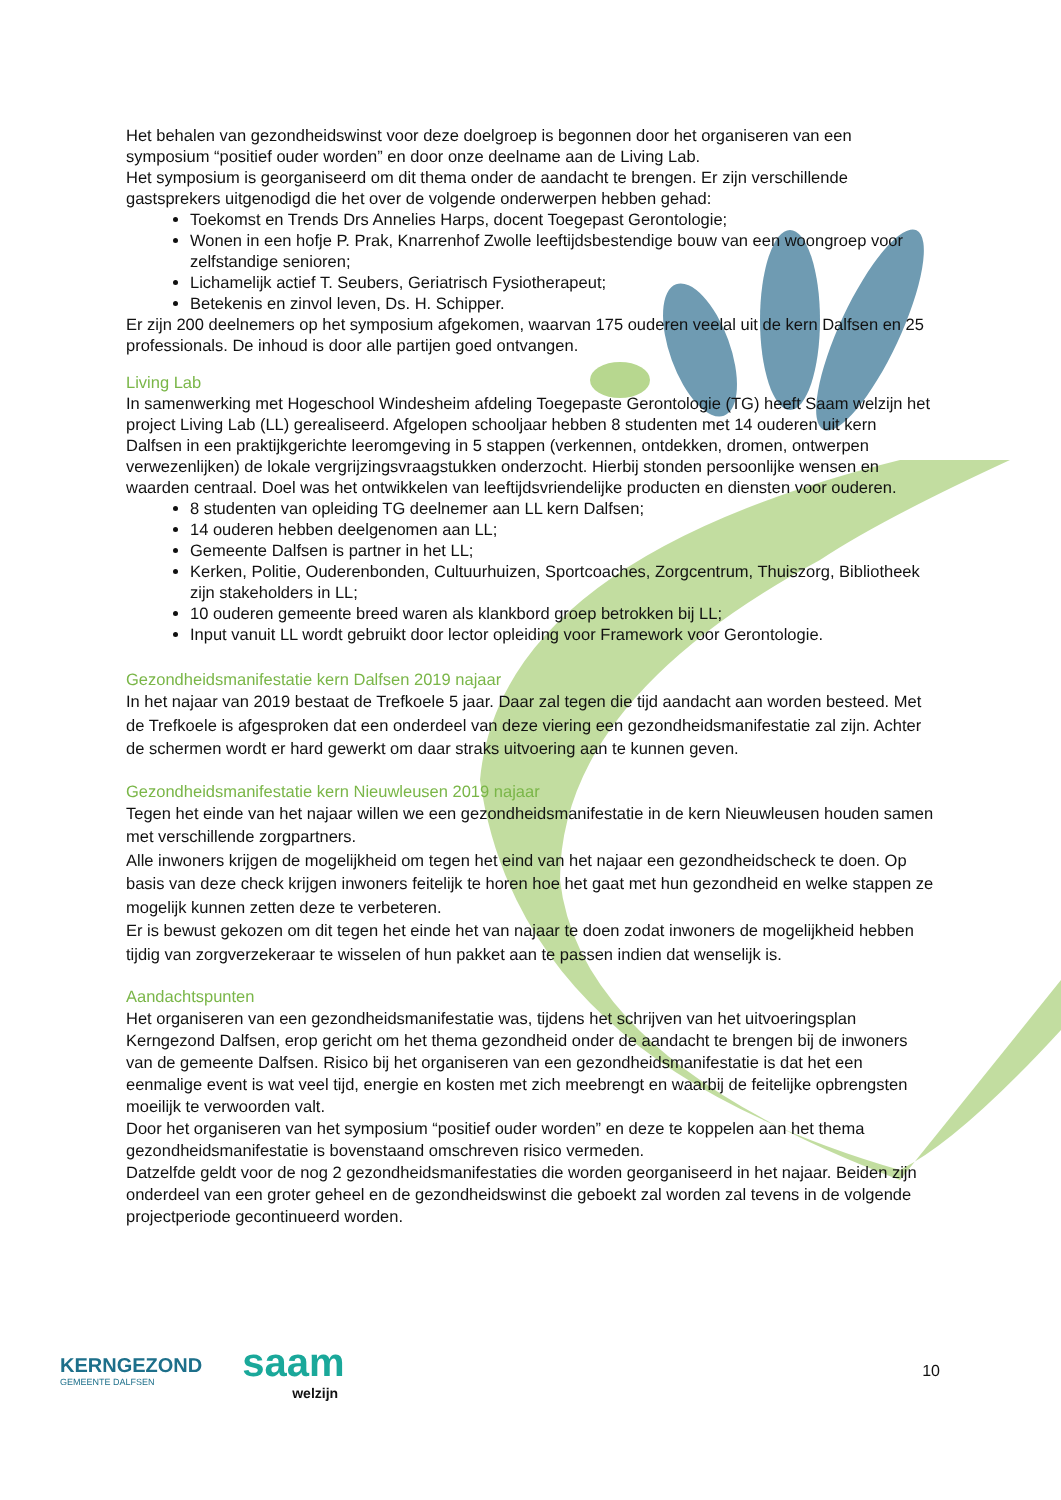Het behalen van gezondheidswinst voor deze doelgroep is begonnen door het organiseren van een symposium “positief ouder worden” en door onze deelname aan de Living Lab.
Het symposium is georganiseerd om dit thema onder de aandacht te brengen. Er zijn verschillende gastsprekers uitgenodigd die het over de volgende onderwerpen hebben gehad:
Toekomst en Trends Drs Annelies Harps, docent Toegepast Gerontologie;
Wonen in een hofje P. Prak, Knarrenhof Zwolle leeftijdsbestendige bouw van een woongroep voor zelfstandige senioren;
Lichamelijk actief T. Seubers, Geriatrisch Fysiotherapeut;
Betekenis en zinvol leven, Ds. H. Schipper.
Er zijn 200 deelnemers op het symposium afgekomen, waarvan 175 ouderen veelal uit de kern Dalfsen en 25 professionals. De inhoud is door alle partijen goed ontvangen.
Living Lab
In samenwerking met Hogeschool Windesheim afdeling Toegepaste Gerontologie (TG) heeft Saam welzijn het project Living Lab (LL) gerealiseerd. Afgelopen schooljaar hebben 8 studenten met 14 ouderen uit kern Dalfsen in een praktijkgerichte leeromgeving in 5 stappen (verkennen, ontdekken, dromen, ontwerpen verwezenlijken) de lokale vergrijzingsvraagstukken onderzocht. Hierbij stonden persoonlijke wensen en waarden centraal. Doel was het ontwikkelen van leeftijdsvriendelijke producten en diensten voor ouderen.
8 studenten van opleiding TG deelnemer aan LL kern Dalfsen;
14 ouderen hebben deelgenomen aan LL;
Gemeente Dalfsen is partner in het LL;
Kerken, Politie, Ouderenbonden, Cultuurhuizen, Sportcoaches, Zorgcentrum, Thuiszorg, Bibliotheek zijn stakeholders in LL;
10 ouderen gemeente breed waren als klankbord groep betrokken bij LL;
Input vanuit LL wordt gebruikt door lector opleiding voor Framework voor Gerontologie.
Gezondheidsmanifestatie kern Dalfsen 2019 najaar
In het najaar van 2019 bestaat de Trefkoele 5 jaar. Daar zal tegen die tijd aandacht aan worden besteed. Met de Trefkoele is afgesproken dat een onderdeel van deze viering een gezondheidsmanifestatie zal zijn. Achter de schermen wordt er hard gewerkt om daar straks uitvoering aan te kunnen geven.
Gezondheidsmanifestatie kern Nieuwleusen 2019 najaar
Tegen het einde van het najaar willen we een gezondheidsmanifestatie in de kern Nieuwleusen houden samen met verschillende zorgpartners.
Alle inwoners krijgen de mogelijkheid om tegen het eind van het najaar een gezondheidscheck te doen. Op basis van deze check krijgen inwoners feitelijk te horen hoe het gaat met hun gezondheid en welke stappen ze mogelijk kunnen zetten deze te verbeteren.
Er is bewust gekozen om dit tegen het einde het van najaar te doen zodat inwoners de mogelijkheid hebben tijdig van zorgverzekeraar te wisselen of hun pakket aan te passen indien dat wenselijk is.
Aandachtspunten
Het organiseren van een gezondheidsmanifestatie was, tijdens het schrijven van het uitvoeringsplan Kerngezond Dalfsen, erop gericht om het thema gezondheid onder de aandacht te brengen bij de inwoners van de gemeente Dalfsen. Risico bij het organiseren van een gezondheidsmanifestatie is dat het een eenmalige event is wat veel tijd, energie en kosten met zich meebrengt en waarbij de feitelijke opbrengsten moeilijk te verwoorden valt.
Door het organiseren van het symposium “positief ouder worden” en deze te koppelen aan het thema gezondheidsmanifestatie is bovenstaand omschreven risico vermeden.
Datzelfde geldt voor de nog 2 gezondheidsmanifestaties die worden georganiseerd in het najaar. Beiden zijn onderdeel van een groter geheel en de gezondheidswinst die geboekt zal worden zal tevens in de volgende projectperiode gecontinueerd worden.
KERNGEZOND
GEMEENTE DALFSEN
saam
welzijn
10